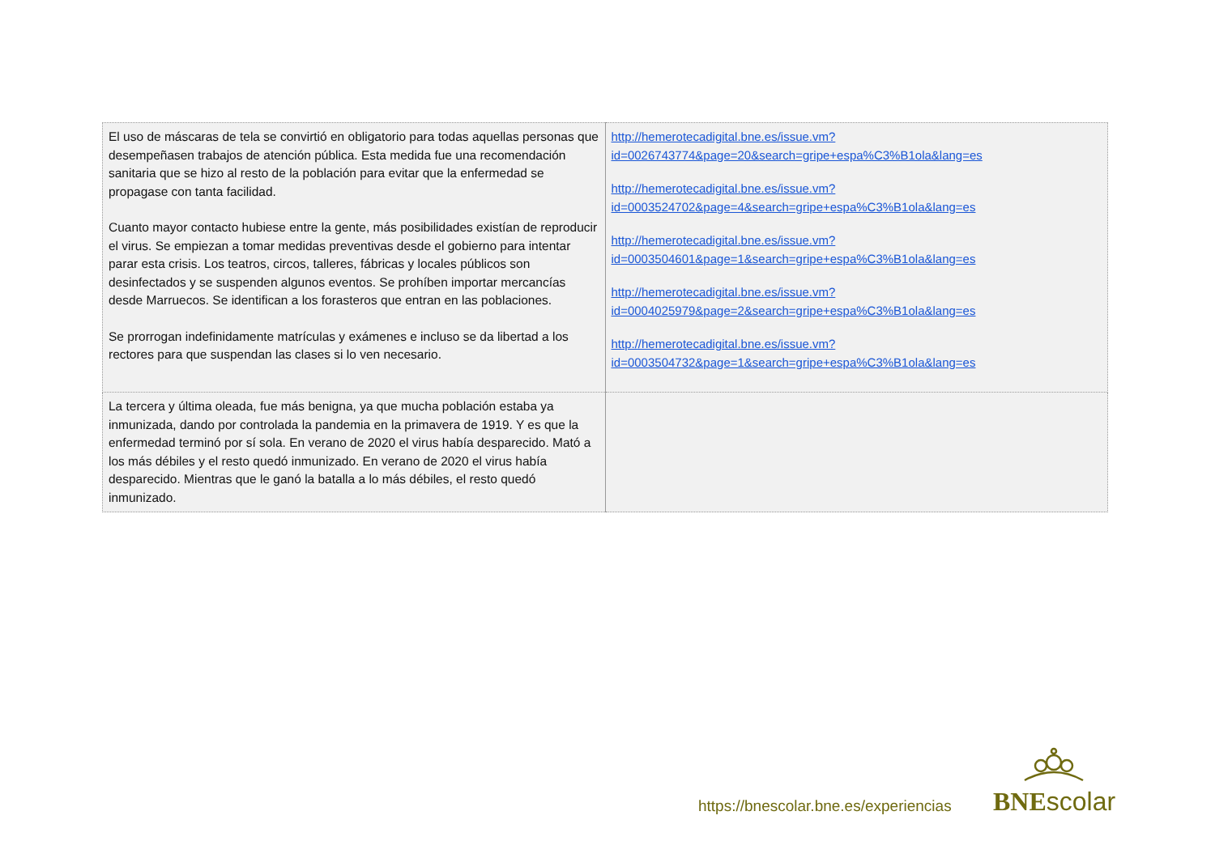| El uso de máscaras de tela se convirtió en obligatorio para todas aquellas personas que desempeñasen trabajos de atención pública. Esta medida fue una recomendación sanitaria que se hizo al resto de la población para evitar que la enfermedad se propagase con tanta facilidad. Cuanto mayor contacto hubiese entre la gente, más posibilidades existían de reproducir el virus. Se empiezan a tomar medidas preventivas desde el gobierno para intentar parar esta crisis. Los teatros, circos, talleres, fábricas y locales públicos son desinfectados y se suspenden algunos eventos. Se prohíben importar mercancías desde Marruecos. Se identifican a los forasteros que entran en las poblaciones. Se prorrogan indefinidamente matrículas y exámenes e incluso se da libertad a los rectores para que suspendan las clases si lo ven necesario. | http://hemerotecadigital.bne.es/issue.vm? id=0026743774&page=20&search=gripe+espa%C3%B1ola&lang=es http://hemerotecadigital.bne.es/issue.vm? id=0003524702&page=4&search=gripe+espa%C3%B1ola&lang=es http://hemerotecadigital.bne.es/issue.vm? id=0003504601&page=1&search=gripe+espa%C3%B1ola&lang=es http://hemerotecadigital.bne.es/issue.vm? id=0004025979&page=2&search=gripe+espa%C3%B1ola&lang=es http://hemerotecadigital.bne.es/issue.vm? id=0003504732&page=1&search=gripe+espa%C3%B1ola&lang=es |
| La tercera y última oleada, fue más benigna, ya que mucha población estaba ya inmunizada, dando por controlada la pandemia en la primavera de 1919. Y es que la enfermedad terminó por sí sola. En verano de 2020 el virus había desparecido. Mató a los más débiles y el resto quedó inmunizado. En verano de 2020 el virus había desparecido. Mientras que le ganó la batalla a lo más débiles, el resto quedó inmunizado. | |
https://bnescolar.bne.es/experiencias
BNEscolar